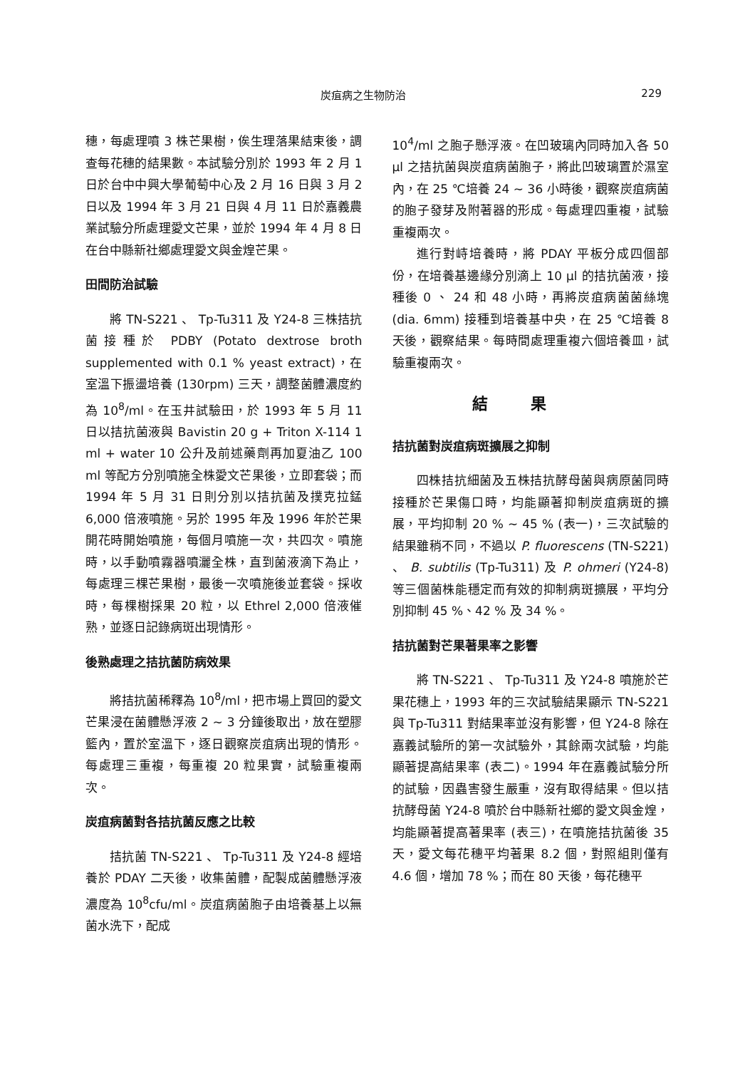炭疽病之生物防治 229
穗，每處理噴 3 株芒果樹，俟生理落果結束後，調查每花穗的結果數。本試驗分別於 1993 年 2 月 1 日於台中中興大學葡萄中心及 2 月 16 日與 3 月 2 日以及 1994 年 3 月 21 日與 4 月 11 日於嘉義農業試驗分所處理愛文芒果，並於 1994 年 4 月 8 日在台中縣新社鄉處理愛文與金煌芒果。
田間防治試驗
將 TN-S221 、 Tp-Tu311 及 Y24-8 三株拮抗菌接種於 PDBY (Potato dextrose broth supplemented with 0.1 % yeast extract)，在室溫下振盪培養 (130rpm) 三天，調整菌體濃度約為 10<sup>8</sup>/ml。在玉井試驗田，於 1993 年 5 月 11 日以拮抗菌液與 Bavistin 20 g + Triton X-114 1 ml + water 10 公升及前述藥劑再加夏油乙 100 ml 等配方分別噴施全株愛文芒果後，立即套袋；而 1994 年 5 月 31 日則分別以拮抗菌及撲克拉錳 6,000 倍液噴施。另於 1995 年及 1996 年於芒果開花時開始噴施，每個月噴施一次，共四次。噴施時，以手動噴霧器噴灑全株，直到菌液滴下為止，每處理三棵芒果樹，最後一次噴施後並套袋。採收時，每棵樹採果 20 粒，以 Ethrel 2,000 倍液催熟，並逐日記錄病斑出現情形。
後熟處理之拮抗菌防病效果
將拮抗菌稀釋為 10<sup>8</sup>/ml，把市場上買回的愛文芒果浸在菌體懸浮液 2 ~ 3 分鐘後取出，放在塑膠籃內，置於室溫下，逐日觀察炭疽病出現的情形。每處理三重複，每重複 20 粒果實，試驗重複兩次。
炭疽病菌對各拮抗菌反應之比較
拮抗菌 TN-S221 、 Tp-Tu311 及 Y24-8 經培養於 PDAY 二天後，收集菌體，配製成菌體懸浮液濃度為 10<sup>8</sup>cfu/ml。炭疽病菌胞子由培養基上以無菌水洗下，配成
10<sup>4</sup>/ml 之胞子懸浮液。在凹玻璃內同時加入各 50 μl 之拮抗菌與炭疽病菌胞子，將此凹玻璃置於濕室內，在 25 ℃培養 24 ~ 36 小時後，觀察炭疽病菌的胞子發芽及附著器的形成。每處理四重複，試驗重複兩次。
進行對峙培養時，將 PDAY 平板分成四個部份，在培養基邊緣分別滴上 10 μl 的拮抗菌液，接種後 0 、 24 和 48 小時，再將炭疽病菌菌絲塊 (dia. 6mm) 接種到培養基中央，在 25 ℃培養 8 天後，觀察結果。每時間處理重複六個培養皿，試驗重複兩次。
結果
拮抗菌對炭疽病斑擴展之抑制
四株拮抗細菌及五株拮抗酵母菌與病原菌同時接種於芒果傷口時，均能顯著抑制炭疽病斑的擴展，平均抑制 20 % ~ 45 % (表一)，三次試驗的結果雖稍不同，不過以 P. fluorescens (TN-S221) 、 B. subtilis (Tp-Tu311) 及 P. ohmeri (Y24-8) 等三個菌株能穩定而有效的抑制病斑擴展，平均分別抑制 45 %、42 % 及 34 %。
拮抗菌對芒果著果率之影響
將 TN-S221 、 Tp-Tu311 及 Y24-8 噴施於芒果花穗上，1993 年的三次試驗結果顯示 TN-S221 與 Tp-Tu311 對結果率並沒有影響，但 Y24-8 除在嘉義試驗所的第一次試驗外，其餘兩次試驗，均能顯著提高結果率 (表二)。1994 年在嘉義試驗分所的試驗，因蟲害發生嚴重，沒有取得結果。但以拮抗酵母菌 Y24-8 噴於台中縣新社鄉的愛文與金煌，均能顯著提高著果率 (表三)，在噴施拮抗菌後 35 天，愛文每花穗平均著果 8.2 個，對照組則僅有 4.6 個，增加 78 %；而在 80 天後，每花穗平